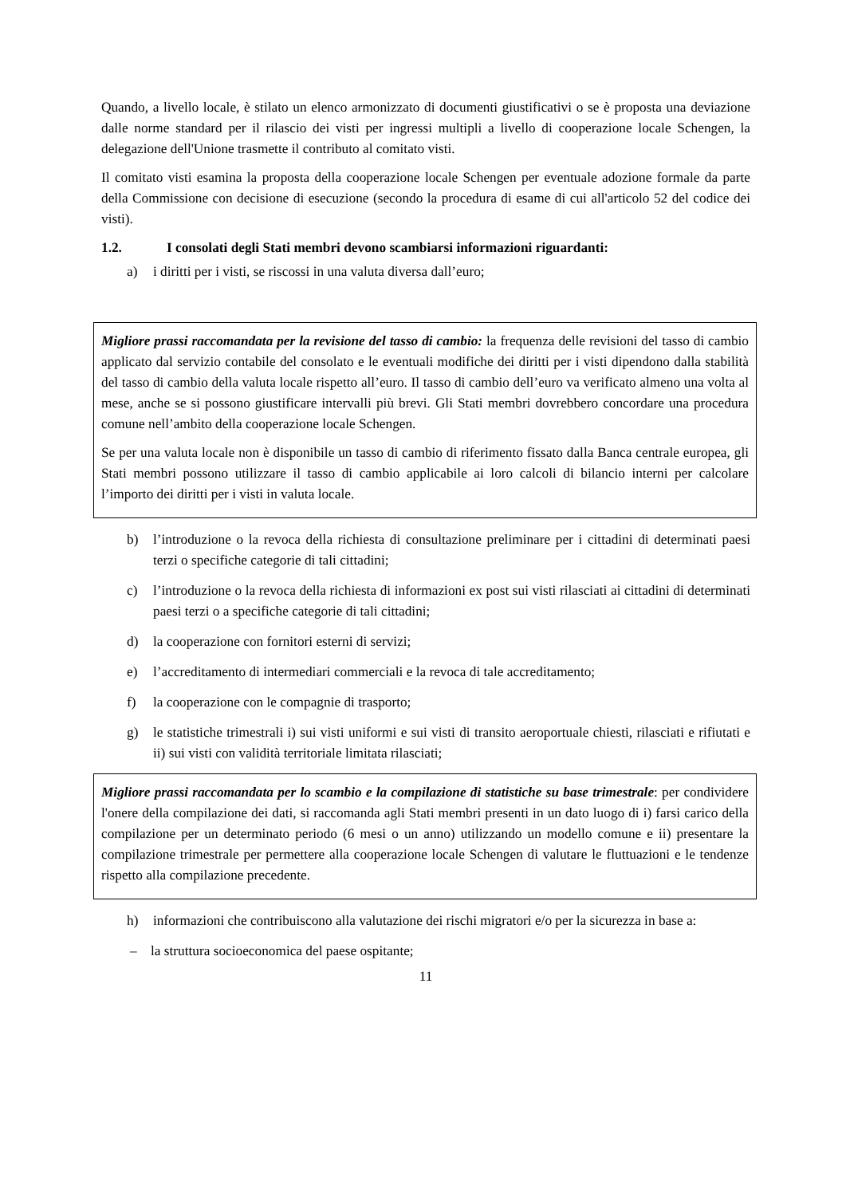Quando, a livello locale, è stilato un elenco armonizzato di documenti giustificativi o se è proposta una deviazione dalle norme standard per il rilascio dei visti per ingressi multipli a livello di cooperazione locale Schengen, la delegazione dell'Unione trasmette il contributo al comitato visti.
Il comitato visti esamina la proposta della cooperazione locale Schengen per eventuale adozione formale da parte della Commissione con decisione di esecuzione (secondo la procedura di esame di cui all'articolo 52 del codice dei visti).
1.2. I consolati degli Stati membri devono scambiarsi informazioni riguardanti:
a) i diritti per i visti, se riscossi in una valuta diversa dall’euro;
Migliore prassi raccomandata per la revisione del tasso di cambio: la frequenza delle revisioni del tasso di cambio applicato dal servizio contabile del consolato e le eventuali modifiche dei diritti per i visti dipendono dalla stabilità del tasso di cambio della valuta locale rispetto all’euro. Il tasso di cambio dell’euro va verificato almeno una volta al mese, anche se si possono giustificare intervalli più brevi. Gli Stati membri dovrebbero concordare una procedura comune nell’ambito della cooperazione locale Schengen.
Se per una valuta locale non è disponibile un tasso di cambio di riferimento fissato dalla Banca centrale europea, gli Stati membri possono utilizzare il tasso di cambio applicabile ai loro calcoli di bilancio interni per calcolare l’importo dei diritti per i visti in valuta locale.
b) l’introduzione o la revoca della richiesta di consultazione preliminare per i cittadini di determinati paesi terzi o specifiche categorie di tali cittadini;
c) l’introduzione o la revoca della richiesta di informazioni ex post sui visti rilasciati ai cittadini di determinati paesi terzi o a specifiche categorie di tali cittadini;
d) la cooperazione con fornitori esterni di servizi;
e) l’accreditamento di intermediari commerciali e la revoca di tale accreditamento;
f) la cooperazione con le compagnie di trasporto;
g) le statistiche trimestrali i) sui visti uniformi e sui visti di transito aeroportuale chiesti, rilasciati e rifiutati e ii) sui visti con validità territoriale limitata rilasciati;
Migliore prassi raccomandata per lo scambio e la compilazione di statistiche su base trimestrale: per condividere l'onere della compilazione dei dati, si raccomanda agli Stati membri presenti in un dato luogo di i) farsi carico della compilazione per un determinato periodo (6 mesi o un anno) utilizzando un modello comune e ii) presentare la compilazione trimestrale per permettere alla cooperazione locale Schengen di valutare le fluttuazioni e le tendenze rispetto alla compilazione precedente.
h) informazioni che contribuiscono alla valutazione dei rischi migratori e/o per la sicurezza in base a:
– la struttura socioeconomica del paese ospitante;
11